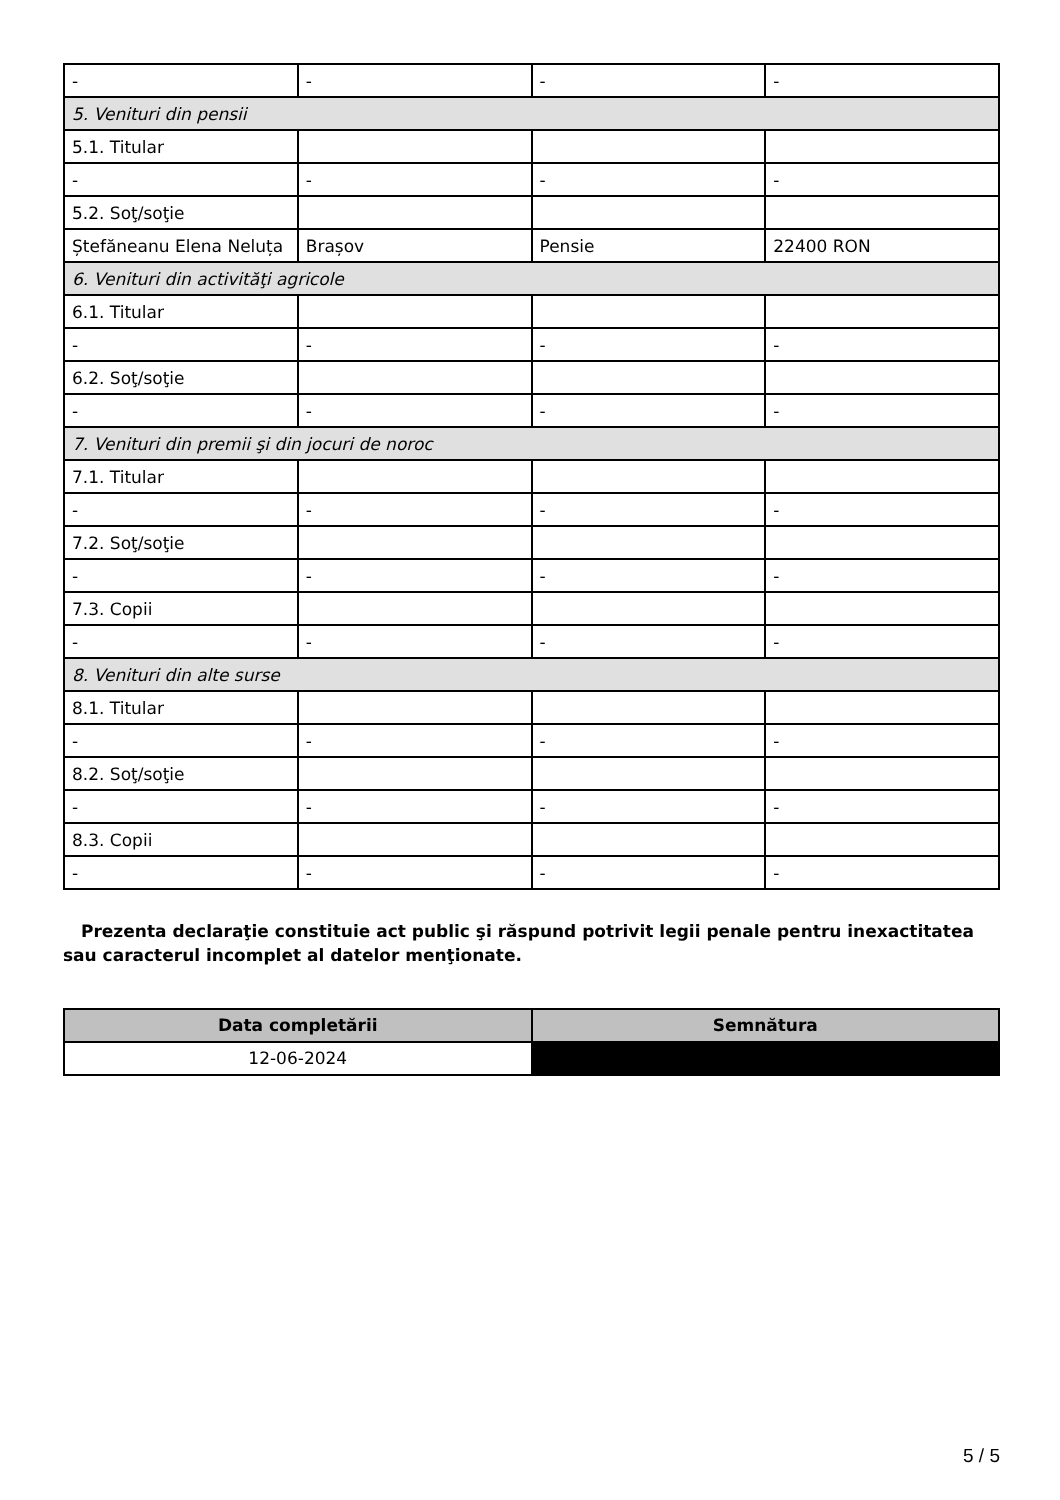| - | - | - | - |
| 5. Venituri din pensii | | | |
| 5.1. Titular | | | |
| - | - | - | - |
| 5.2. Soţ/soţie | | | |
| Ștefăneanu Elena Neluța | Brașov | Pensie | 22400 RON |
| 6. Venituri din activităţi agricole | | | |
| 6.1. Titular | | | |
| - | - | - | - |
| 6.2. Soţ/soţie | | | |
| - | - | - | - |
| 7. Venituri din premii şi din jocuri de noroc | | | |
| 7.1. Titular | | | |
| - | - | - | - |
| 7.2. Soţ/soţie | | | |
| - | - | - | - |
| 7.3. Copii | | | |
| - | - | - | - |
| 8. Venituri din alte surse | | | |
| 8.1. Titular | | | |
| - | - | - | - |
| 8.2. Soţ/soţie | | | |
| - | - | - | - |
| 8.3. Copii | | | |
| - | - | - | - |
Prezenta declaraţie constituie act public şi răspund potrivit legii penale pentru inexactitatea sau caracterul incomplet al datelor menţionate.
| Data completării | Semnătura |
| --- | --- |
| 12-06-2024 | |
5 / 5